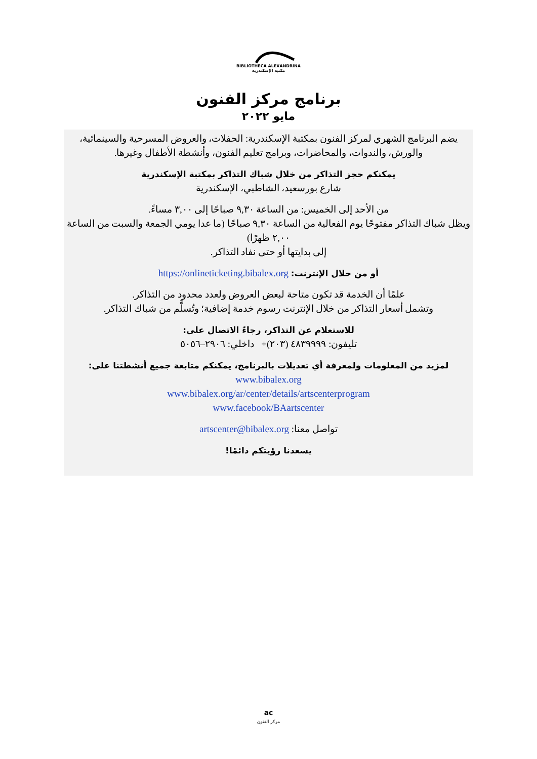BIBLIOTHECA ALEXANDRINA
مكتبة الإسكندرية
برنامج مركز الفنون
مايو ٢٠٢٢
يضم البرنامج الشهري لمركز الفنون بمكتبة الإسكندرية: الحفلات، والعروض المسرحية والسينمائية، والورش، والندوات، والمحاضرات، وبرامج تعليم الفنون، وأنشطة الأطفال وغيرها.
يمكنكم حجز التذاكر من خلال شباك التذاكر بمكتبة الإسكندرية
شارع بورسعيد، الشاطبي، الإسكندرية
من الأحد إلى الخميس: من الساعة ٩,٣٠ صباحًا إلى ٣,٠٠ مساءً.
ويظل شباك التذاكر مفتوحًا يوم الفعالية من الساعة ٩,٣٠ صباحًا (ما عدا يومي الجمعة والسبت من الساعة ٢,٠٠ ظهرًا)
إلى بدايتها أو حتى نفاد التذاكر.
أو من خلال الإنترنت: https://onlineticketing.bibalex.org
علمًا أن الخدمة قد تكون متاحة لبعض العروض ولعدد محدود من التذاكر.
وتشمل أسعار التذاكر من خلال الإنترنت رسوم خدمة إضافية؛ وتُسلَّم من شباك التذاكر.
للاستعلام عن التذاكر، رجاءً الاتصال على:
تليفون: ٤٨٣٩٩٩٩ (٢٠٣)+ داخلي: ٢٩٠٦–٥٠٥٦
لمزيد من المعلومات ولمعرفة أي تعديلات بالبرنامج، يمكنكم متابعة جميع أنشطتنا على:
www.bibalex.org
www.bibalex.org/ar/center/details/artscenterprogram
www.facebook/BAartscenter
تواصل معنا: artscenter@bibalex.org
يسعدنا رؤيتكم دائمًا!
ac
مركز الفنون